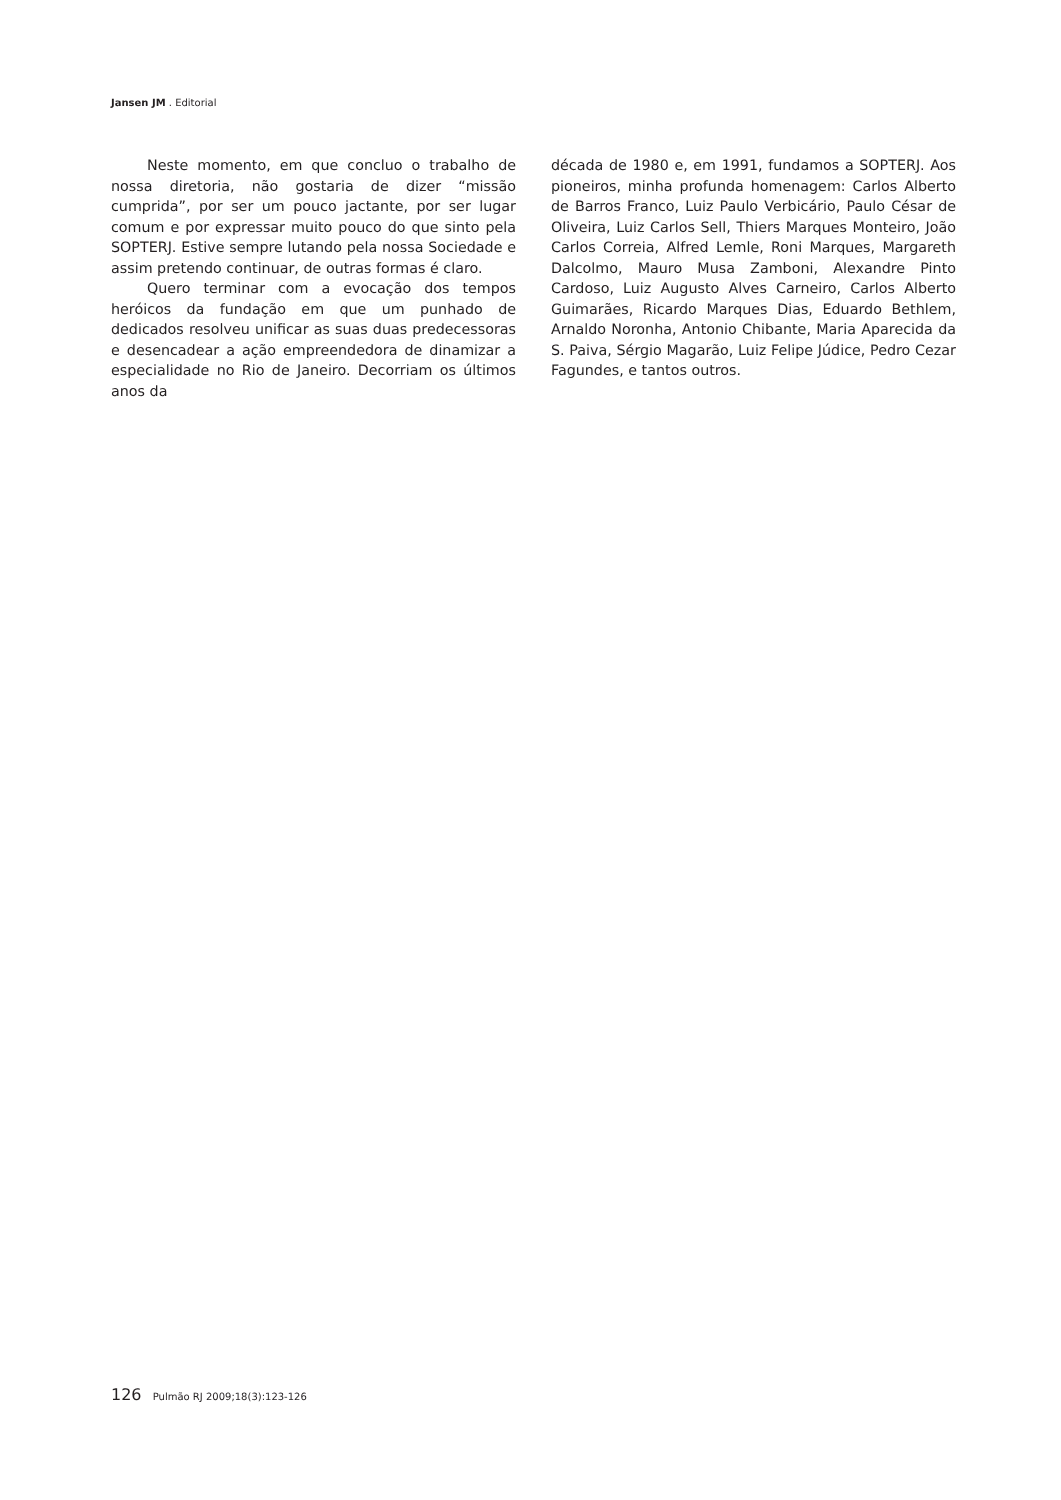Jansen JM . Editorial
Neste momento, em que concluo o trabalho de nossa diretoria, não gostaria de dizer “missão cumprida”, por ser um pouco jactante, por ser lugar comum e por expressar muito pouco do que sinto pela SOPTERJ. Estive sempre lutando pela nossa Sociedade e assim pretendo continuar, de outras formas é claro.
Quero terminar com a evocação dos tempos heróicos da fundação em que um punhado de dedicados resolveu unificar as suas duas predecessoras e desencadear a ação empreendedora de dinamizar a especialidade no Rio de Janeiro. Decorriam os últimos anos da
década de 1980 e, em 1991, fundamos a SOPTERJ. Aos pioneiros, minha profunda homenagem: Carlos Alberto de Barros Franco, Luiz Paulo Verbicário, Paulo César de Oliveira, Luiz Carlos Sell, Thiers Marques Monteiro, João Carlos Correia, Alfred Lemle, Roni Marques, Margareth Dalcolmo, Mauro Musa Zamboni, Alexandre Pinto Cardoso, Luiz Augusto Alves Carneiro, Carlos Alberto Guimarães, Ricardo Marques Dias, Eduardo Bethlem, Arnaldo Noronha, Antonio Chibante, Maria Aparecida da S. Paiva, Sérgio Magarão, Luiz Felipe Júdice, Pedro Cezar Fagundes, e tantos outros.
126 Pulmão RJ 2009;18(3):123-126